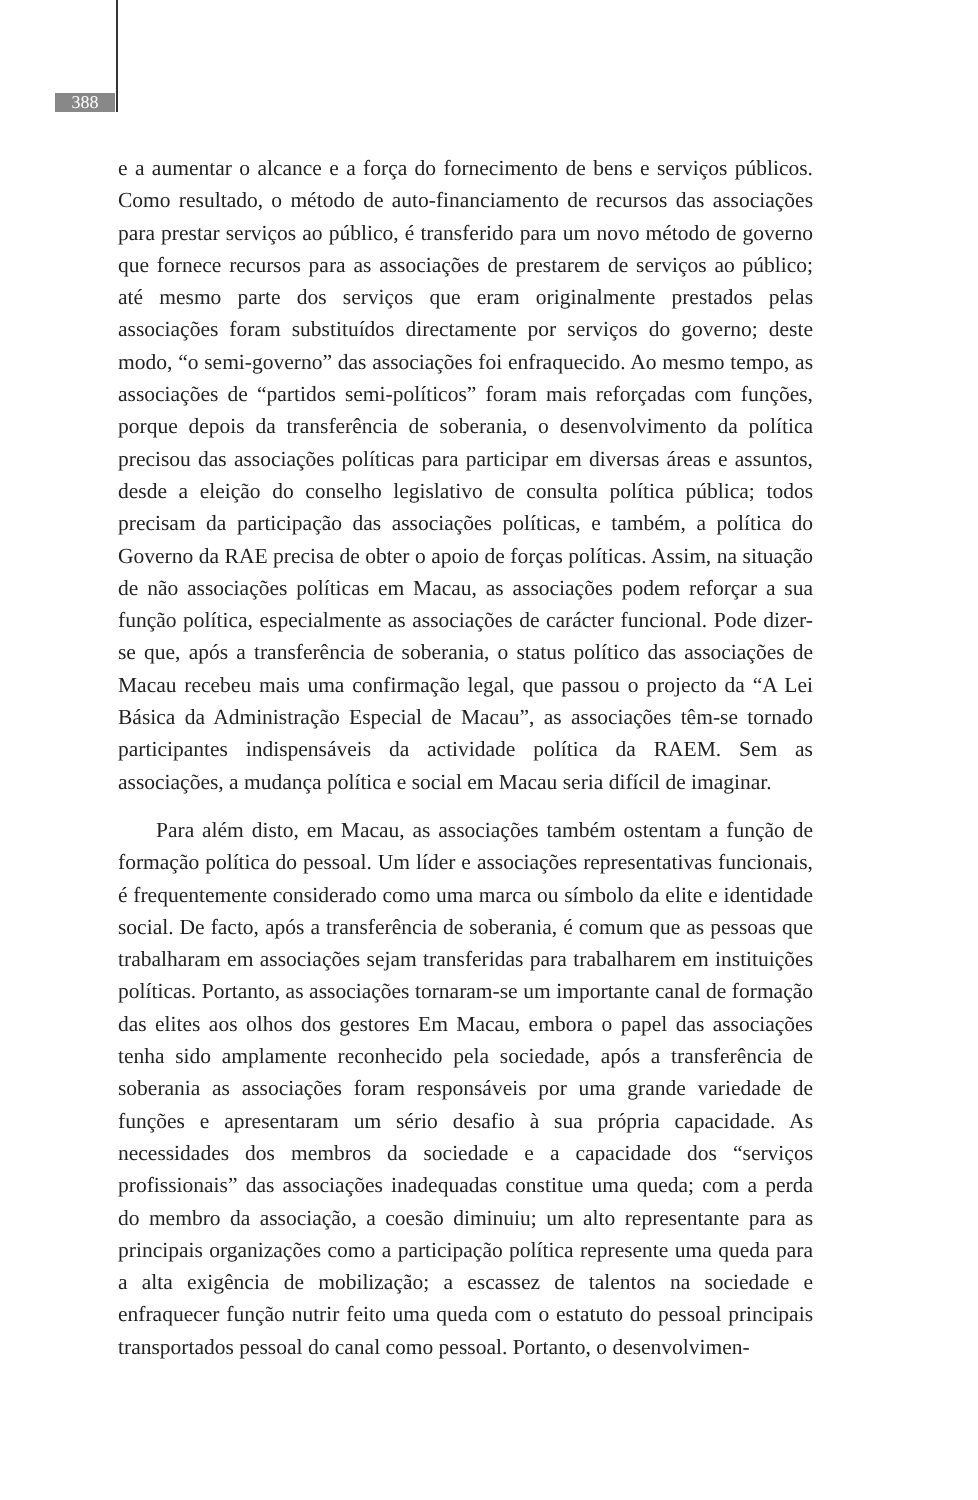388
e a aumentar o alcance e a força do fornecimento de bens e serviços públicos. Como resultado, o método de auto-financiamento de recursos das associações para prestar serviços ao público, é transferido para um novo método de governo que fornece recursos para as associações de prestarem de serviços ao público; até mesmo parte dos serviços que eram originalmente prestados pelas associações foram substituídos directamente por serviços do governo; deste modo, “o semi-governo” das associações foi enfraquecido. Ao mesmo tempo, as associações de “partidos semi-políticos” foram mais reforçadas com funções, porque depois da transferência de soberania, o desenvolvimento da política precisou das associações políticas para participar em diversas áreas e assuntos, desde a eleição do conselho legislativo de consulta política pública; todos precisam da participação das associações políticas, e também, a política do Governo da RAE precisa de obter o apoio de forças políticas. Assim, na situação de não associações políticas em Macau, as associações podem reforçar a sua função política, especialmente as associações de carácter funcional. Pode dizer-se que, após a transferência de soberania, o status político das associações de Macau recebeu mais uma confirmação legal, que passou o projecto da “A Lei Básica da Administração Especial de Macau”, as associações têm-se tornado participantes indispensáveis da actividade política da RAEM. Sem as associações, a mudança política e social em Macau seria difícil de imaginar.
Para além disto, em Macau, as associações também ostentam a função de formação política do pessoal. Um líder e associações representativas funcionais, é frequentemente considerado como uma marca ou símbolo da elite e identidade social. De facto, após a transferência de soberania, é comum que as pessoas que trabalharam em associações sejam transferidas para trabalharem em instituições políticas. Portanto, as associações tornaram-se um importante canal de formação das elites aos olhos dos gestores Em Macau, embora o papel das associações tenha sido amplamente reconhecido pela sociedade, após a transferência de soberania as associações foram responsáveis por uma grande variedade de funções e apresentaram um sério desafio à sua própria capacidade. As necessidades dos membros da sociedade e a capacidade dos “serviços profissionais” das associações inadequadas constitue uma queda; com a perda do membro da associação, a coesão diminuiu; um alto representante para as principais organizações como a participação política represente uma queda para a alta exigência de mobilização; a escassez de talentos na sociedade e enfraquecer função nutrir feito uma queda com o estatuto do pessoal principais transportados pessoal do canal como pessoal. Portanto, o desenvolvimen-